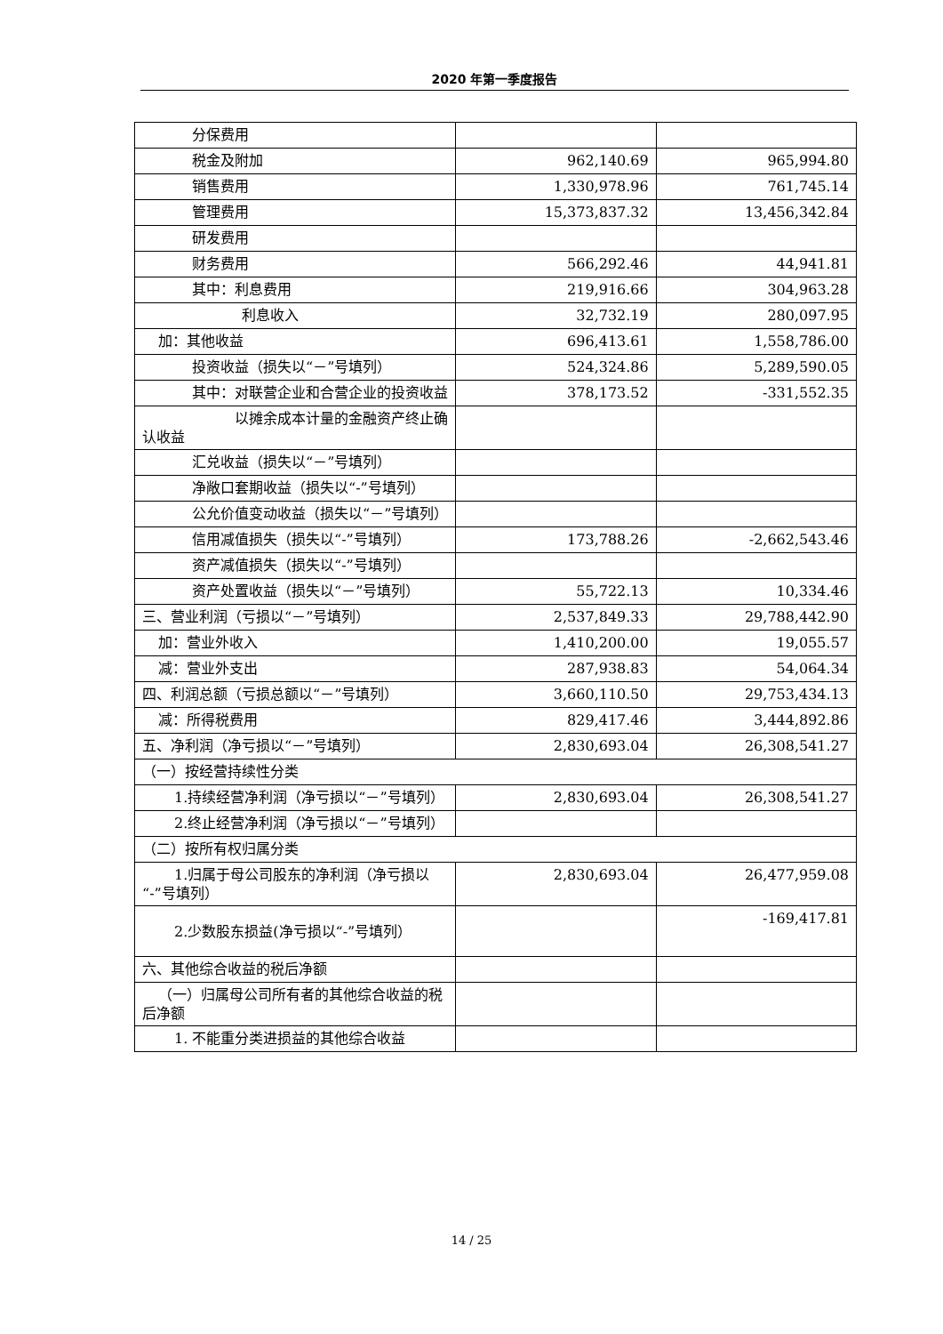2020 年第一季度报告
| 分保费用 | | |
| 税金及附加 | 962,140.69 | 965,994.80 |
| 销售费用 | 1,330,978.96 | 761,745.14 |
| 管理费用 | 15,373,837.32 | 13,456,342.84 |
| 研发费用 | | |
| 财务费用 | 566,292.46 | 44,941.81 |
| 其中：利息费用 | 219,916.66 | 304,963.28 |
| 利息收入 | 32,732.19 | 280,097.95 |
| 加：其他收益 | 696,413.61 | 1,558,786.00 |
| 投资收益（损失以“－”号填列） | 524,324.86 | 5,289,590.05 |
| 其中：对联营企业和合营企业的投 资收益 | 378,173.52 | -331,552.35 |
| 以摊余成本计量的金融资产 终止确认收益 | | |
| 汇兑收益（损失以“－”号填列） | | |
| 净敞口套期收益（损失以“-”号填 列） | | |
| 公允价值变动收益（损失以“－” 号填列） | | |
| 信用减值损失（损失以“-”号填列） | 173,788.26 | -2,662,543.46 |
| 资产减值损失（损失以“-”号填列） | | |
| 资产处置收益（损失以“－”号填 列） | 55,722.13 | 10,334.46 |
| 三、营业利润（亏损以“－”号填列） | 2,537,849.33 | 29,788,442.90 |
| 加：营业外收入 | 1,410,200.00 | 19,055.57 |
| 减：营业外支出 | 287,938.83 | 54,064.34 |
| 四、利润总额（亏损总额以“－”号填列） | 3,660,110.50 | 29,753,434.13 |
| 减：所得税费用 | 829,417.46 | 3,444,892.86 |
| 五、净利润（净亏损以“－”号填列） | 2,830,693.04 | 26,308,541.27 |
| （一）按经营持续性分类 | | |
| 1.持续经营净利润（净亏损以“－”号 填列） | 2,830,693.04 | 26,308,541.27 |
| 2.终止经营净利润（净亏损以“－”号 填列） | | |
| （二）按所有权归属分类 | | |
| 1.归属于母公司股东的净利润（净亏 损以“-”号填列） | 2,830,693.04 | 26,477,959.08 |
| 2.少数股东损益(净亏损以“-”号填列） | | -169,417.81 |
| 六、其他综合收益的税后净额 | | |
| （一）归属母公司所有者的其他综合收 益的税后净额 | | |
| 1. 不能重分类进损益的其他综合收益 | | |
14 / 25